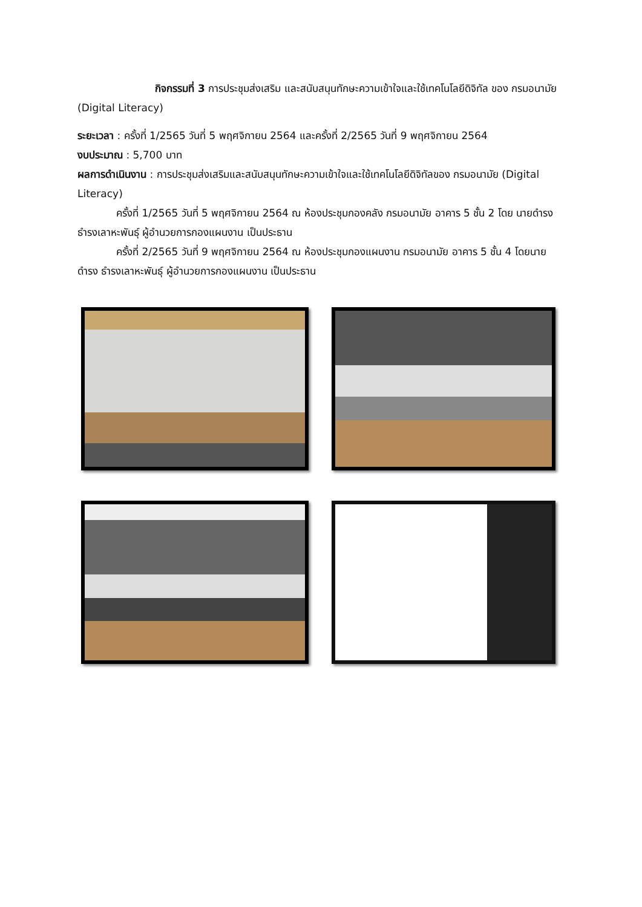กิจกรรมที่ 3 การประชุมส่งเสริม และสนับสนุนทักษะความเข้าใจและใช้เทคโนโลยีดิจิทัล ของ กรมอนามัย (Digital Literacy)
ระยะเวลา : ครั้งที่ 1/2565 วันที่ 5 พฤศจิกายน 2564 และครั้งที่ 2/2565 วันที่ 9 พฤศจิกายน 2564
งบประมาณ : 5,700 บาท
ผลการดำเนินงาน : การประชุมส่งเสริมและสนับสนุนทักษะความเข้าใจและใช้เทคโนโลยีดิจิทัลของ กรมอนามัย (Digital Literacy)
ครั้งที่ 1/2565 วันที่ 5 พฤศจิกายน 2564 ณ ห้องประชุมกองคลัง กรมอนามัย อาคาร 5 ชั้น 2 โดย นายดำรง ธำรงเลาหะพันธุ์ ผู้อำนวยการกองแผนงาน เป็นประธาน
ครั้งที่ 2/2565 วันที่ 9 พฤศจิกายน 2564 ณ ห้องประชุมกองแผนงาน กรมอนามัย อาคาร 5 ชั้น 4 โดยนายดำรง ธำรงเลาหะพันธุ์ ผู้อำนวยการกองแผนงาน เป็นประธาน